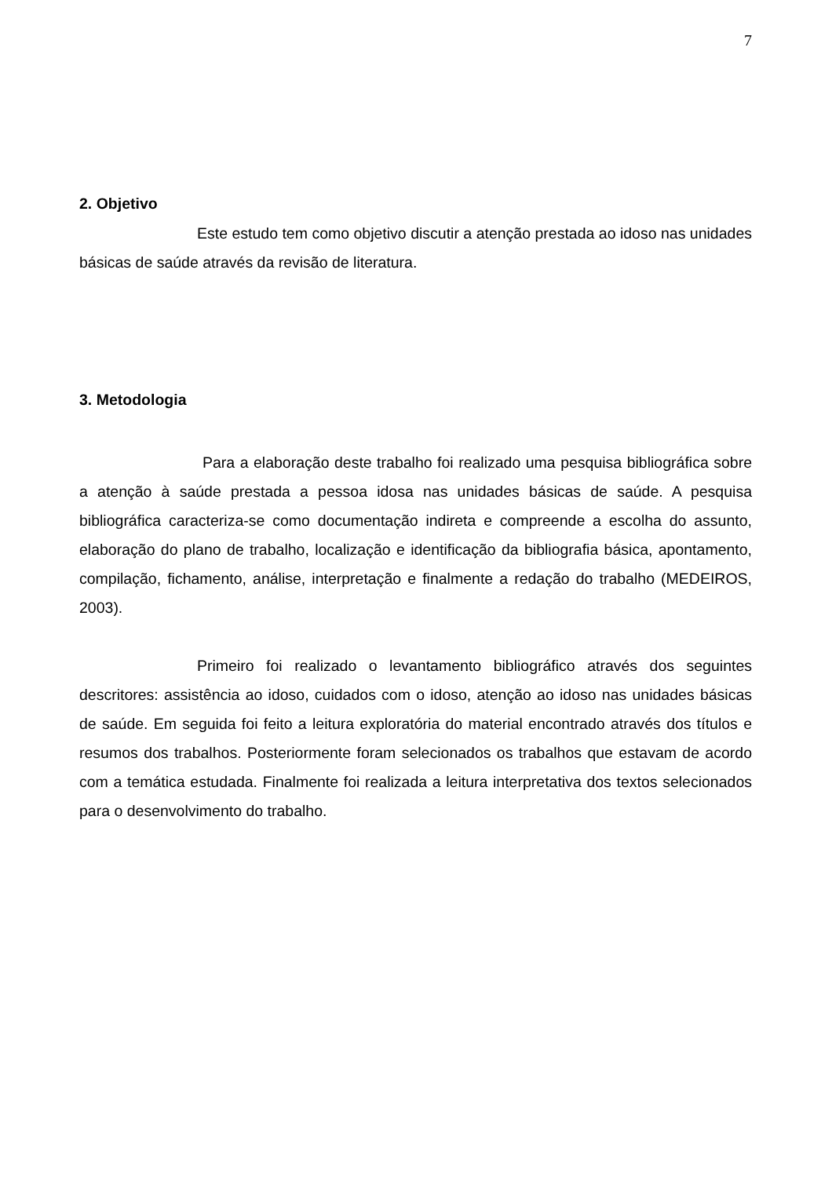7
2. Objetivo
Este estudo tem como objetivo discutir a atenção prestada ao idoso nas unidades básicas de saúde através da revisão de literatura.
3. Metodologia
Para a elaboração deste trabalho foi realizado uma pesquisa bibliográfica sobre a atenção à saúde prestada a pessoa idosa nas unidades básicas de saúde. A pesquisa bibliográfica caracteriza-se como documentação indireta e compreende a escolha do assunto, elaboração do plano de trabalho, localização e identificação da bibliografia básica, apontamento, compilação, fichamento, análise, interpretação e finalmente a redação do trabalho (MEDEIROS, 2003).
Primeiro foi realizado o levantamento bibliográfico através dos seguintes descritores: assistência ao idoso, cuidados com o idoso, atenção ao idoso nas unidades básicas de saúde. Em seguida foi feito a leitura exploratória do material encontrado através dos títulos e resumos dos trabalhos. Posteriormente foram selecionados os trabalhos que estavam de acordo com a temática estudada. Finalmente foi realizada a leitura interpretativa dos textos selecionados para o desenvolvimento do trabalho.